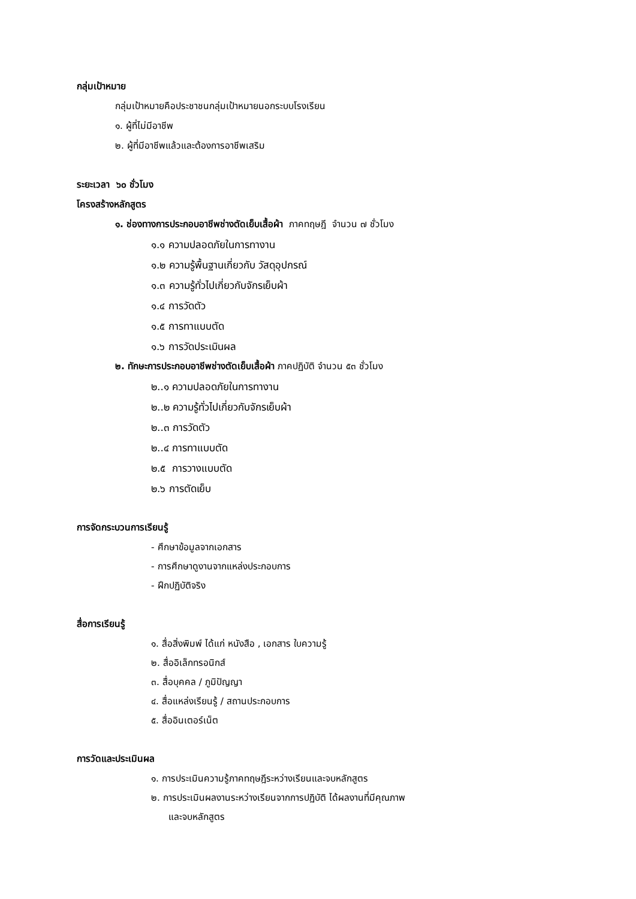กลุ่มเป้าหมาย
กลุ่มเป้าหมายคือประชาชนกลุ่มเป้าหมายนอกระบบโรงเรียน
๑. ผู้ที่ไม่มีอาชีพ
๒. ผู้ที่มีอาชีพแล้วและต้องการอาชีพเสริม
ระยะเวลา ๖๐ ชั่วโมง
โครงสร้างหลักสูตร
๑. ช่องทางการประกอบอาชีพช่างตัดเย็บเสื้อผ้า ภาคทฤษฎี จำนวน ๗ ชั่วโมง
๑.๑ ความปลอดภัยในการทางาน
๑.๒ ความรู้พื้นฐานเกี่ยวกับ วัสดุอุปกรณ์
๑.๓ ความรู้ทั่วไปเกี่ยวกับจักรเย็บผ้า
๑.๔ การวัดตัว
๑.๕ การทาแบบตัด
๑.๖ การวัดประเมินผล
๒. ทักษะการประกอบอาชีพช่างตัดเย็บเสื้อผ้า ภาคปฏิบัติ จำนวน ๕๓ ชั่วโมง
๒..๑ ความปลอดภัยในการทางาน
๒..๒ ความรู้ทั่วไปเกี่ยวกับจักรเย็บผ้า
๒..๓ การวัดตัว
๒..๔ การทาแบบตัด
๒.๕ การวางแบบตัด
๒.๖ การตัดเย็บ
การจัดกระบวนการเรียนรู้
- ศึกษาข้อมูลจากเอกสาร
- การศึกษาดูงานจากแหล่งประกอบการ
- ฝึกปฏิบัติจริง
สื่อการเรียนรู้
๑. สื่อสิ่งพิมพ์ ได้แก่ หนังสือ , เอกสาร ใบความรู้
๒. สื่ออิเล็กทรอนิกส์
๓. สื่อบุคคล / ภูมิปัญญา
๔. สื่อแหล่งเรียนรู้ / สถานประกอบการ
๕. สื่ออินเตอร์เน็ต
การวัดและประเมินผล
๑. การประเมินความรู้ภาคทฤษฎีระหว่างเรียนและจบหลักสูตร
๒. การประเมินผลงานระหว่างเรียนจากการปฏิบัติ ได้ผลงานที่มีคุณภาพ
และจบหลักสูตร